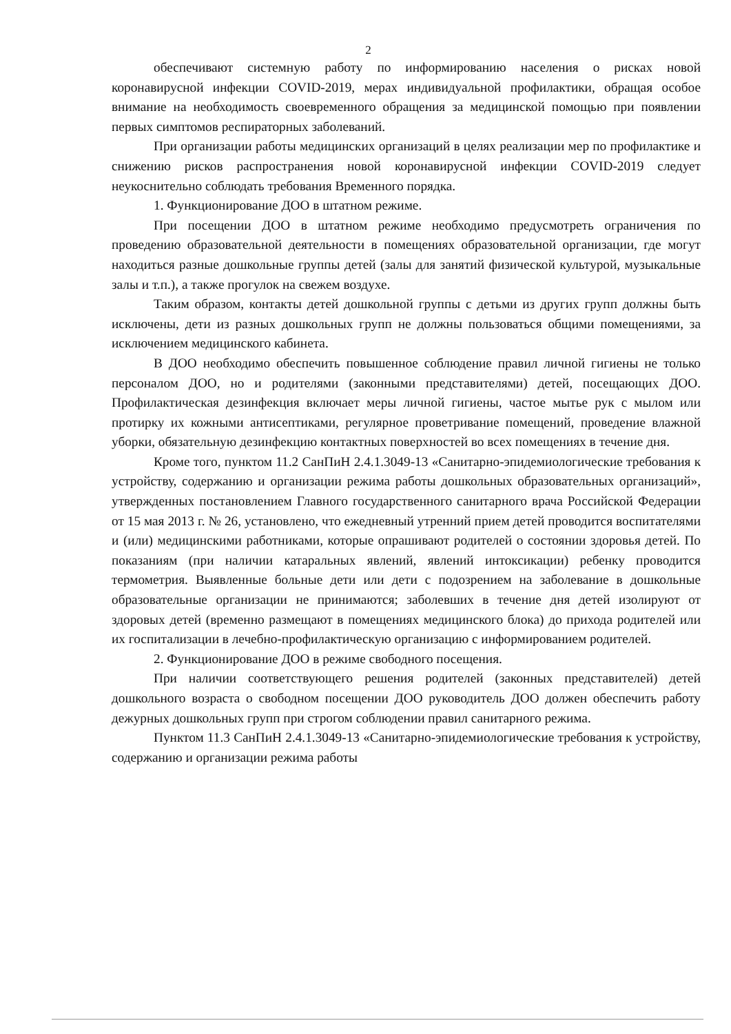2
обеспечивают системную работу по информированию населения о рисках новой коронавирусной инфекции COVID-2019, мерах индивидуальной профилактики, обращая особое внимание на необходимость своевременного обращения за медицинской помощью при появлении первых симптомов респираторных заболеваний.
При организации работы медицинских организаций в целях реализации мер по профилактике и снижению рисков распространения новой коронавирусной инфекции COVID-2019 следует неукоснительно соблюдать требования Временного порядка.
1. Функционирование ДОО в штатном режиме.
При посещении ДОО в штатном режиме необходимо предусмотреть ограничения по проведению образовательной деятельности в помещениях образовательной организации, где могут находиться разные дошкольные группы детей (залы для занятий физической культурой, музыкальные залы и т.п.), а также прогулок на свежем воздухе.
Таким образом, контакты детей дошкольной группы с детьми из других групп должны быть исключены, дети из разных дошкольных групп не должны пользоваться общими помещениями, за исключением медицинского кабинета.
В ДОО необходимо обеспечить повышенное соблюдение правил личной гигиены не только персоналом ДОО, но и родителями (законными представителями) детей, посещающих ДОО. Профилактическая дезинфекция включает меры личной гигиены, частое мытье рук с мылом или протирку их кожными антисептиками, регулярное проветривание помещений, проведение влажной уборки, обязательную дезинфекцию контактных поверхностей во всех помещениях в течение дня.
Кроме того, пунктом 11.2 СанПиН 2.4.1.3049-13 «Санитарно-эпидемиологические требования к устройству, содержанию и организации режима работы дошкольных образовательных организаций», утвержденных постановлением Главного государственного санитарного врача Российской Федерации от 15 мая 2013 г. № 26, установлено, что ежедневный утренний прием детей проводится воспитателями и (или) медицинскими работниками, которые опрашивают родителей о состоянии здоровья детей. По показаниям (при наличии катаральных явлений, явлений интоксикации) ребенку проводится термометрия. Выявленные больные дети или дети с подозрением на заболевание в дошкольные образовательные организации не принимаются; заболевших в течение дня детей изолируют от здоровых детей (временно размещают в помещениях медицинского блока) до прихода родителей или их госпитализации в лечебно-профилактическую организацию с информированием родителей.
2. Функционирование ДОО в режиме свободного посещения.
При наличии соответствующего решения родителей (законных представителей) детей дошкольного возраста о свободном посещении ДОО руководитель ДОО должен обеспечить работу дежурных дошкольных групп при строгом соблюдении правил санитарного режима.
Пунктом 11.3 СанПиН 2.4.1.3049-13 «Санитарно-эпидемиологические требования к устройству, содержанию и организации режима работы